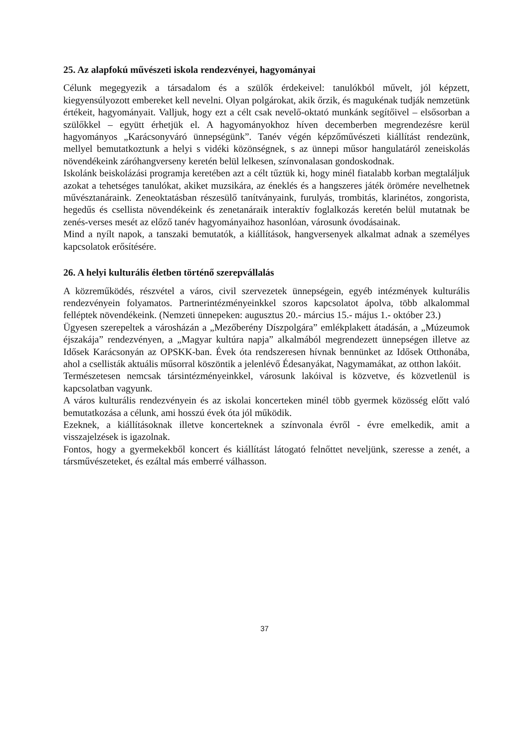25. Az alapfokú művészeti iskola rendezvényei, hagyományai
Célunk megegyezik a társadalom és a szülők érdekeivel: tanulókból művelt, jól képzett, kiegyensúlyozott embereket kell nevelni. Olyan polgárokat, akik őrzik, és magukénak tudják nemzetünk értékeit, hagyományait. Valljuk, hogy ezt a célt csak nevelő-oktató munkánk segítőivel – elsősorban a szülőkkel – együtt érhetjük el. A hagyományokhoz híven decemberben megrendezésre kerül hagyományos „Karácsonyváró ünnepségünk”. Tanév végén képzőművészeti kiállítást rendezünk, mellyel bemutatkoztunk a helyi s vidéki közönségnek, s az ünnepi műsor hangulatáról zeneiskolás növendékeink záróhangverseny keretén belül lelkesen, színvonalasan gondoskodnak.
Iskolánk beiskolázási programja keretében azt a célt tűztük ki, hogy minél fiatalabb korban megtaláljuk azokat a tehetséges tanulókat, akiket muzsikára, az éneklés és a hangszeres játék örömére nevelhetnek művésztanáraink. Zeneoktatásban részesülő tanítványaink, furulyás, trombitás, klarinétos, zongorista, hegedűs és csellista növendékeink és zenetanáraik interaktív foglalkozás keretén belül mutatnak be zenés-verses mesét az előző tanév hagyományaihoz hasonlóan, városunk óvodásainak.
Mind a nyílt napok, a tanszaki bemutatók, a kiállítások, hangversenyek alkalmat adnak a személyes kapcsolatok erősítésére.
26. A helyi kulturális életben történő szerepvállalás
A közreműködés, részvétel a város, civil szervezetek ünnepségein, egyéb intézmények kulturális rendezvényein folyamatos. Partnerintézményeinkkel szoros kapcsolatot ápolva, több alkalommal felléptek növendékeink. (Nemzeti ünnepeken: augusztus 20.- március 15.- május 1.- október 23.)
Ügyesen szerepeltek a városházán a „Mezőberény Díszpolgára” emlékplakett átadásán, a „Múzeumok éjszakája” rendezvényen, a „Magyar kultúra napja” alkalmából megrendezett ünnepségen illetve az Idősek Karácsonyán az OPSKK-ban. Évek óta rendszeresen hívnak bennünket az Idősek Otthonába, ahol a csellisták aktuális műsorral köszöntik a jelenlévő Édesanyákat, Nagymamákat, az otthon lakóit.
Természetesen nemcsak társintézményeinkkel, városunk lakóival is közvetve, és közvetlenül is kapcsolatban vagyunk.
A város kulturális rendezvényein és az iskolai koncerteken minél több gyermek közösség előtt való bemutatkozása a célunk, ami hosszú évek óta jól működik.
Ezeknek, a kiállításoknak illetve koncerteknek a színvonala évről - évre emelkedik, amit a visszajelzések is igazolnak.
Fontos, hogy a gyermekekből koncert és kiállítást látogató felnőttet neveljünk, szeresse a zenét, a társművészeteket, és ezáltal más emberré válhasson.
37